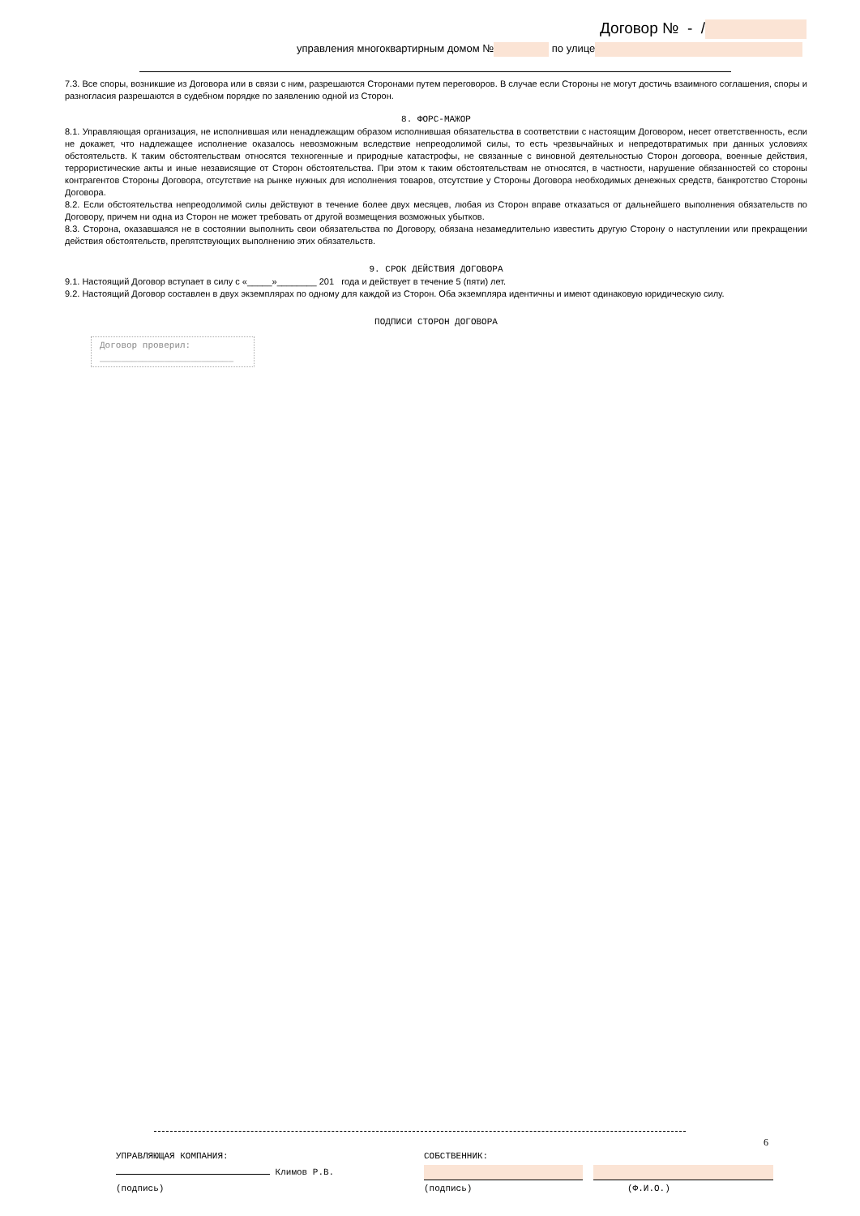Договор № - /
управления многоквартирным домом № по улице
7.3. Все споры, возникшие из Договора или в связи с ним, разрешаются Сторонами путем переговоров. В случае если Стороны не могут достичь взаимного соглашения, споры и разногласия разрешаются в судебном порядке по заявлению одной из Сторон.
8. ФОРС-МАЖОР
8.1. Управляющая организация, не исполнившая или ненадлежащим образом исполнившая обязательства в соответствии с настоящим Договором, несет ответственность, если не докажет, что надлежащее исполнение оказалось невозможным вследствие непреодолимой силы, то есть чрезвычайных и непредотвратимых при данных условиях обстоятельств. К таким обстоятельствам относятся техногенные и природные катастрофы, не связанные с виновной деятельностью Сторон договора, военные действия, террористические акты и иные независящие от Сторон обстоятельства. При этом к таким обстоятельствам не относятся, в частности, нарушение обязанностей со стороны контрагентов Стороны Договора, отсутствие на рынке нужных для исполнения товаров, отсутствие у Стороны Договора необходимых денежных средств, банкротство Стороны Договора.
8.2. Если обстоятельства непреодолимой силы действуют в течение более двух месяцев, любая из Сторон вправе отказаться от дальнейшего выполнения обязательств по Договору, причем ни одна из Сторон не может требовать от другой возмещения возможных убытков.
8.3. Сторона, оказавшаяся не в состоянии выполнить свои обязательства по Договору, обязана незамедлительно известить другую Сторону о наступлении или прекращении действия обстоятельств, препятствующих выполнению этих обязательств.
9. СРОК ДЕЙСТВИЯ ДОГОВОРА
9.1. Настоящий Договор вступает в силу с «_____»________ 201 года и действует в течение 5 (пяти) лет.
9.2. Настоящий Договор составлен в двух экземплярах по одному для каждой из Сторон. Оба экземпляра идентичны и имеют одинаковую юридическую силу.
ПОДПИСИ СТОРОН ДОГОВОРА
Договор проверил:
_________________________
6
УПРАВЛЯЮЩАЯ КОМПАНИЯ:
Климов Р.В.
(подпись)
СОБСТВЕННИК:
(подпись) (Ф.И.О.)